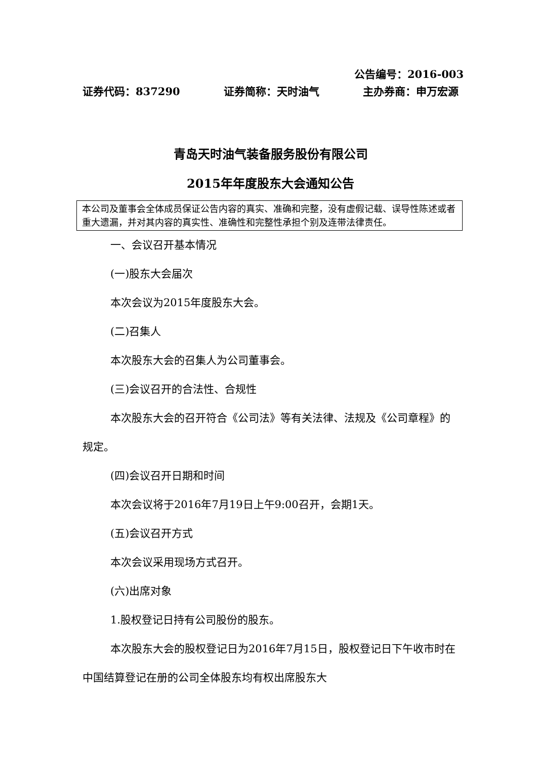公告编号：2016-003
证券代码：837290 证券简称：天时油气 主办券商：申万宏源
青岛天时油气装备服务股份有限公司
2015年年度股东大会通知公告
本公司及董事会全体成员保证公告内容的真实、准确和完整，没有虚假记载、误导性陈述或者重大遗漏，并对其内容的真实性、准确性和完整性承担个别及连带法律责任。
一、会议召开基本情况
(一)股东大会届次
本次会议为2015年度股东大会。
(二)召集人
本次股东大会的召集人为公司董事会。
(三)会议召开的合法性、合规性
本次股东大会的召开符合《公司法》等有关法律、法规及《公司章程》的规定。
(四)会议召开日期和时间
本次会议将于2016年7月19日上午9:00召开，会期1天。
(五)会议召开方式
本次会议采用现场方式召开。
(六)出席对象
1.股权登记日持有公司股份的股东。
本次股东大会的股权登记日为2016年7月15日，股权登记日下午收市时在中国结算登记在册的公司全体股东均有权出席股东大